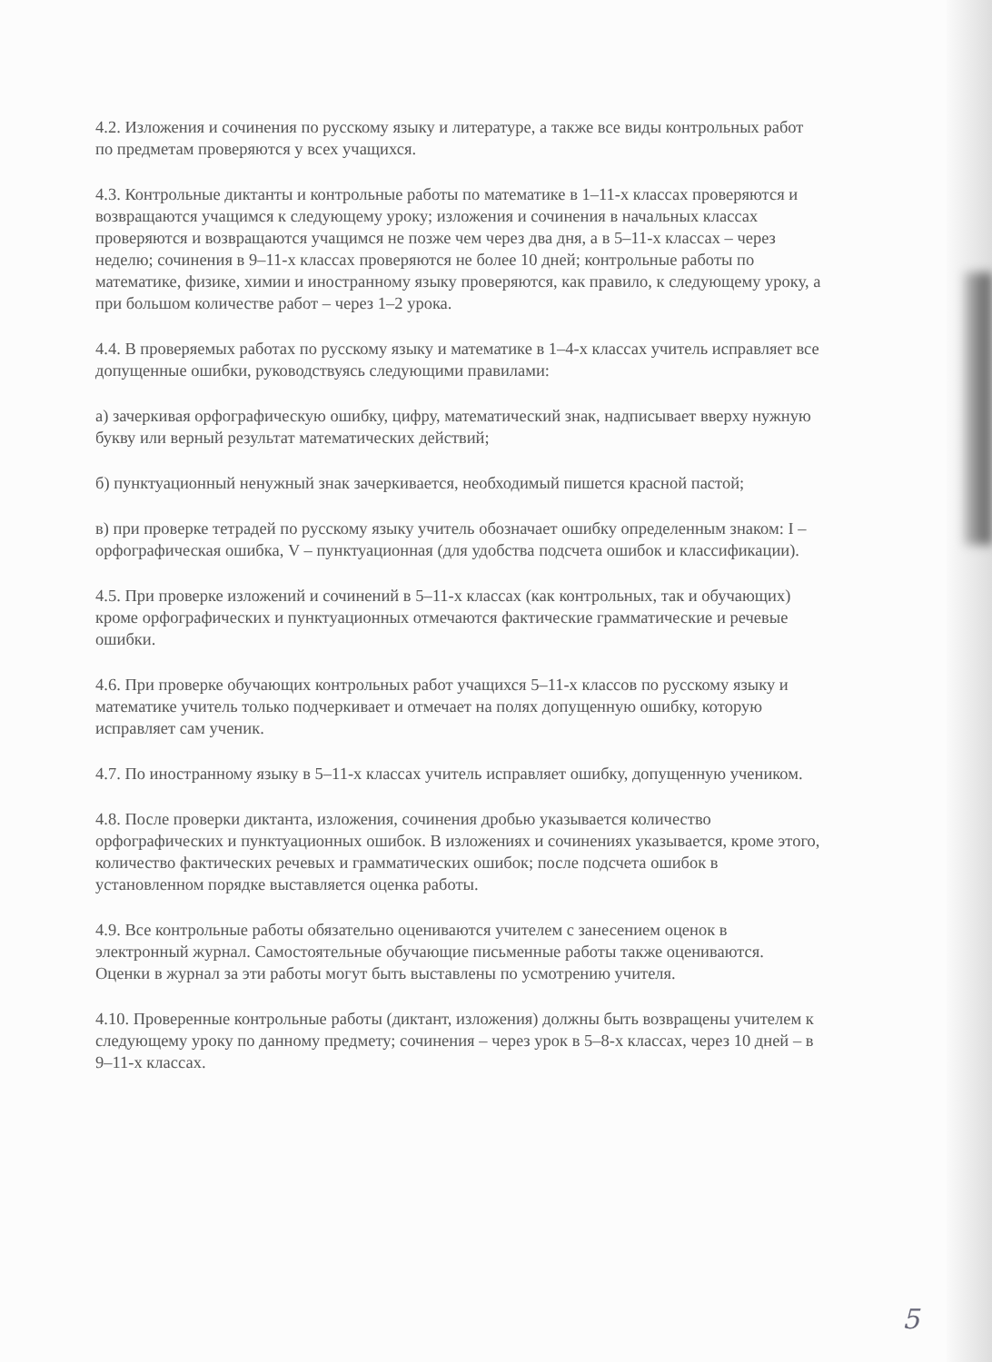4.2. Изложения и сочинения по русскому языку и литературе, а также все виды контрольных работ по предметам проверяются у всех учащихся.
4.3. Контрольные диктанты и контрольные работы по математике в 1–11-х классах проверяются и возвращаются учащимся к следующему уроку; изложения и сочинения в начальных классах проверяются и возвращаются учащимся не позже чем через два дня, а в 5–11-х классах – через неделю; сочинения в 9–11-х классах проверяются не более 10 дней; контрольные работы по математике, физике, химии и иностранному языку проверяются, как правило, к следующему уроку, а при большом количестве работ – через 1–2 урока.
4.4. В проверяемых работах по русскому языку и математике в 1–4-х классах учитель исправляет все допущенные ошибки, руководствуясь следующими правилами:
а) зачеркивая орфографическую ошибку, цифру, математический знак, надписывает вверху нужную букву или верный результат математических действий;
б) пунктуационный ненужный знак зачеркивается, необходимый пишется красной пастой;
в) при проверке тетрадей по русскому языку учитель обозначает ошибку определенным знаком: I – орфографическая ошибка, V – пунктуационная (для удобства подсчета ошибок и классификации).
4.5. При проверке изложений и сочинений в 5–11-х классах (как контрольных, так и обучающих) кроме орфографических и пунктуационных отмечаются фактические грамматические и речевые ошибки.
4.6. При проверке обучающих контрольных работ учащихся 5–11-х классов по русскому языку и математике учитель только подчеркивает и отмечает на полях допущенную ошибку, которую исправляет сам ученик.
4.7. По иностранному языку в 5–11-х классах учитель исправляет ошибку, допущенную учеником.
4.8. После проверки диктанта, изложения, сочинения дробью указывается количество орфографических и пунктуационных ошибок. В изложениях и сочинениях указывается, кроме этого, количество фактических речевых и грамматических ошибок; после подсчета ошибок в установленном порядке выставляется оценка работы.
4.9. Все контрольные работы обязательно оцениваются учителем с занесением оценок в электронный журнал. Самостоятельные обучающие письменные работы также оцениваются. Оценки в журнал за эти работы могут быть выставлены по усмотрению учителя.
4.10. Проверенные контрольные работы (диктант, изложения) должны быть возвращены учителем к следующему уроку по данному предмету; сочинения – через урок в 5–8-х классах, через 10 дней – в 9–11-х классах.
5